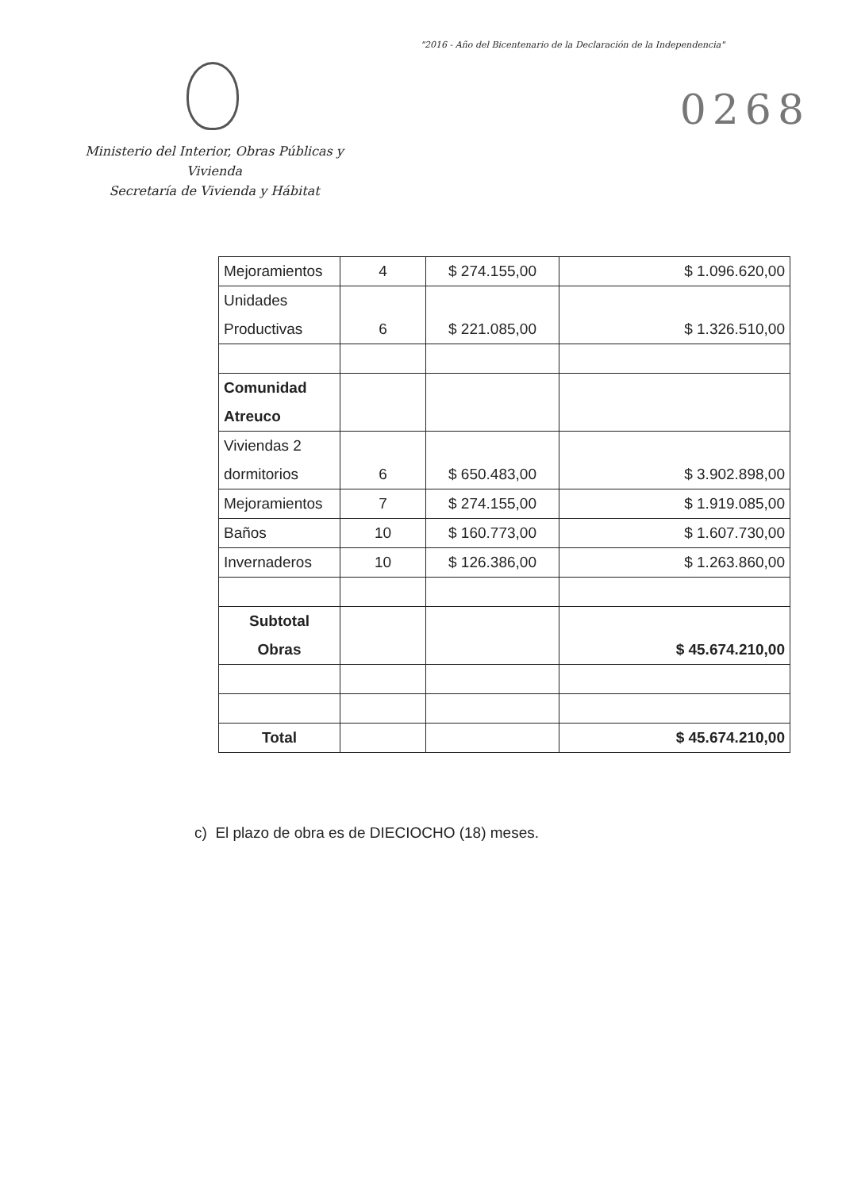"2016 - Año del Bicentenario de la Declaración de la Independencia"
0268
Ministerio del Interior, Obras Públicas y Vivienda
Secretaría de Vivienda y Hábitat
| Mejoramientos | 4 | $ 274.155,00 | $ 1.096.620,00 |
| Unidades Productivas | 6 | $ 221.085,00 | $ 1.326.510,00 |
| Comunidad Atreuco | | | |
| Viviendas 2 dormitorios | 6 | $ 650.483,00 | $ 3.902.898,00 |
| Mejoramientos | 7 | $ 274.155,00 | $ 1.919.085,00 |
| Baños | 10 | $ 160.773,00 | $ 1.607.730,00 |
| Invernaderos | 10 | $ 126.386,00 | $ 1.263.860,00 |
| Subtotal Obras | | | $ 45.674.210,00 |
| Total | | | $ 45.674.210,00 |
c) El plazo de obra es de DIECIOCHO (18) meses.